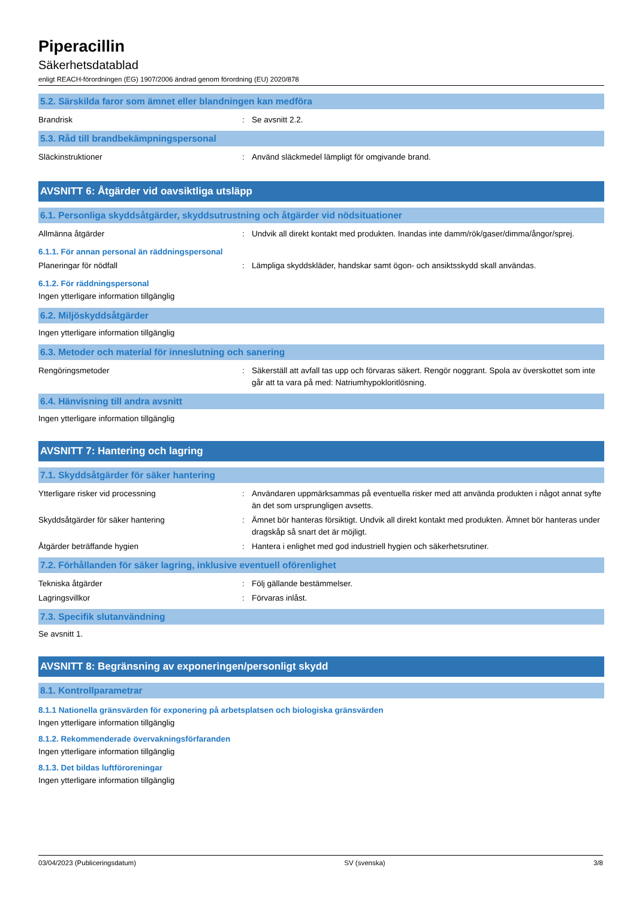Piperacillin
Säkerhetsdatablad
enligt REACH-förordningen (EG) 1907/2006 ändrad genom förordning (EU) 2020/878
5.2. Särskilda faror som ämnet eller blandningen kan medföra
Brandrisk : Se avsnitt 2.2.
5.3. Råd till brandbekämpningspersonal
Släckinstruktioner : Använd släckmedel lämpligt för omgivande brand.
AVSNITT 6: Åtgärder vid oavsiktliga utsläpp
6.1. Personliga skyddsåtgärder, skyddsutrustning och åtgärder vid nödsituationer
Allmänna åtgärder : Undvik all direkt kontakt med produkten. Inandas inte damm/rök/gaser/dimma/ångor/sprej.
6.1.1. För annan personal än räddningspersonal
Planeringar för nödfall : Lämpliga skyddskläder, handskar samt ögon- och ansiktsskydd skall användas.
6.1.2. För räddningspersonal
Ingen ytterligare information tillgänglig
6.2. Miljöskyddsåtgärder
Ingen ytterligare information tillgänglig
6.3. Metoder och material för inneslutning och sanering
Rengöringsmetoder : Säkerställ att avfall tas upp och förvaras säkert. Rengör noggrant. Spola av överskottet som inte går att ta vara på med: Natriumhypokloritlösning.
6.4. Hänvisning till andra avsnitt
Ingen ytterligare information tillgänglig
AVSNITT 7: Hantering och lagring
7.1. Skyddsåtgärder för säker hantering
Ytterligare risker vid processning : Användaren uppmärksammas på eventuella risker med att använda produkten i något annat syfte än det som ursprungligen avsetts.
Skyddsåtgärder för säker hantering : Ämnet bör hanteras försiktigt. Undvik all direkt kontakt med produkten. Ämnet bör hanteras under dragskåp så snart det är möjligt.
Åtgärder beträffande hygien : Hantera i enlighet med god industriell hygien och säkerhetsrutiner.
7.2. Förhållanden för säker lagring, inklusive eventuell oförenlighet
Tekniska åtgärder : Följ gällande bestämmelser.
Lagringsvillkor : Förvaras inlåst.
7.3. Specifik slutanvändning
Se avsnitt 1.
AVSNITT 8: Begränsning av exponeringen/personligt skydd
8.1. Kontrollparametrar
8.1.1 Nationella gränsvärden för exponering på arbetsplatsen och biologiska gränsvärden
Ingen ytterligare information tillgänglig
8.1.2. Rekommenderade övervakningsförfaranden
Ingen ytterligare information tillgänglig
8.1.3. Det bildas luftföroreningar
Ingen ytterligare information tillgänglig
03/04/2023 (Publiceringsdatum) SV (svenska) 3/8